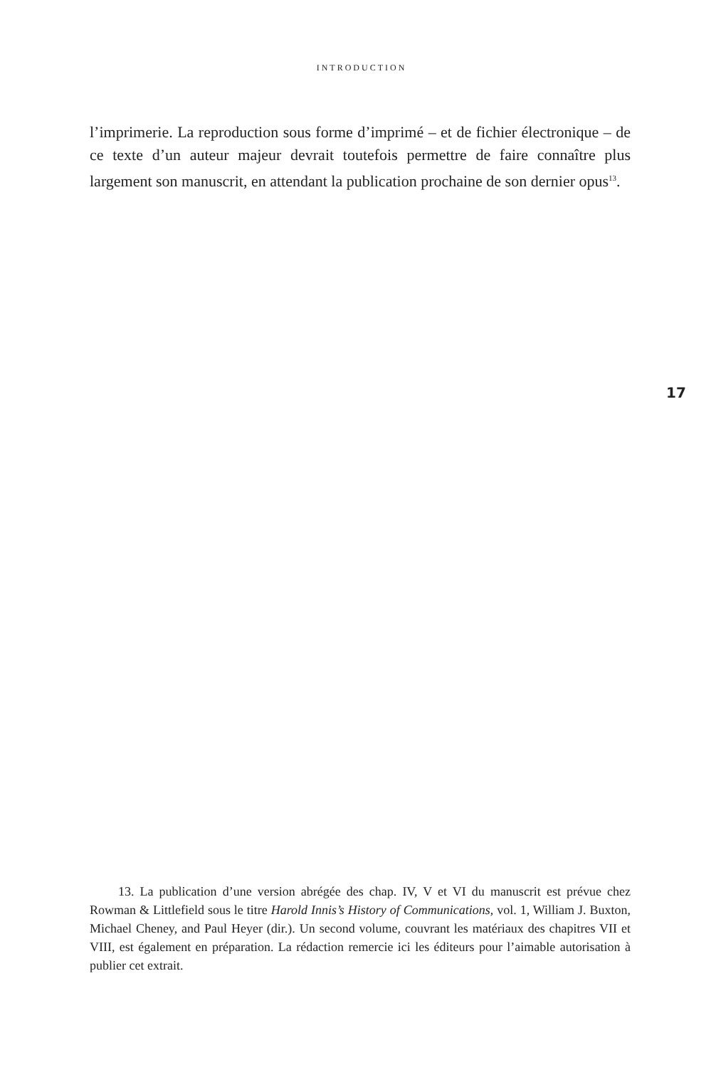INTRODUCTION
l’imprimerie. La reproduction sous forme d’imprimé – et de fichier électronique – de ce texte d’un auteur majeur devrait toutefois permettre de faire connaître plus largement son manuscrit, en attendant la publication prochaine de son dernier opus<sup>13</sup>.
17
13. La publication d’une version abrégée des chap. IV, V et VI du manuscrit est prévue chez Rowman & Littlefield sous le titre Harold Innis’s History of Communications, vol. 1, William J. Buxton, Michael Cheney, and Paul Heyer (dir.). Un second volume, couvrant les matériaux des chapitres VII et VIII, est également en préparation. La rédaction remercie ici les éditeurs pour l’aimable autorisation à publier cet extrait.